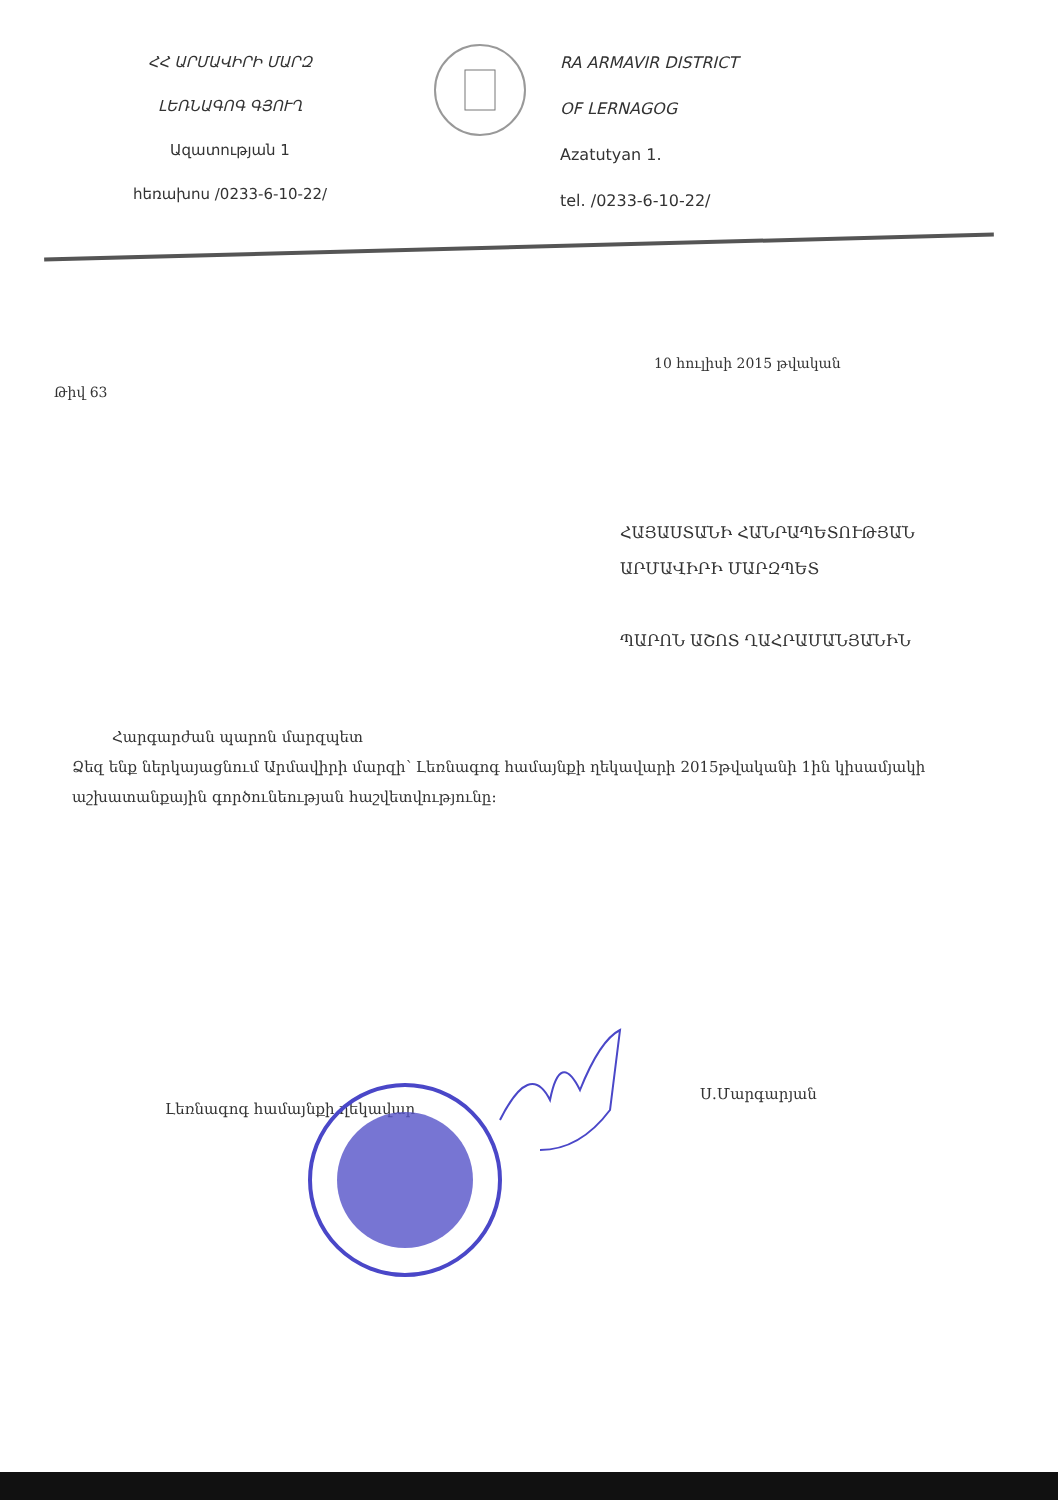ՀՀ ԱՐՄԱՎԻՐԻ ՄԱՐԶ
ԼԵՌՆԱԳՈԳ ԳՅՈՒՂ
Ազատության 1
հեռախոս /0233-6-10-22/
RA ARMAVIR DISTRICT
OF LERNAGOG
Azatutyan 1.
tel. /0233-6-10-22/
10 հուլիսի 2015 թվական
Թիվ 63
ՀԱՅԱՍՏԱՆԻ ՀԱՆՐԱՊԵՏՈՒԹՅԱՆ
ԱՐՄԱՎԻՐԻ ՄԱՐԶՊԵՏ
ՊԱՐՈՆ ԱՇՈՏ ՂԱՀՐԱՄԱՆՅԱՆԻՆ
Հարգարժան պարոն մարզպետ
Ձեզ ենք ներկայացնում Արմավիրի մարզի՝ Լեռնագոգ համայնքի ղեկավարի 2015թվականի 1ին կիսամյակի աշխատանքային գործունեության հաշվետվությունը:
Լեռնագոգ համայնքի ղեկավար
Ս.Մարգարյան